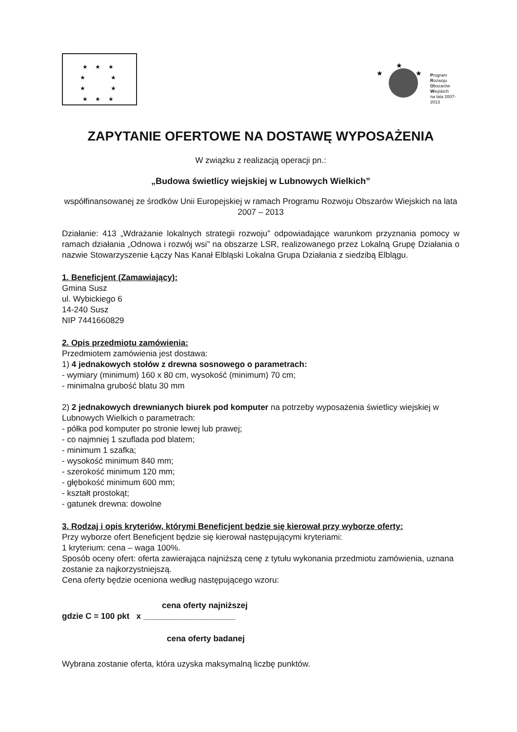★ ★ ★
★ ★
★ ★
★ ★ ★
★
★
★
Program
Rozwoju
Obszarów
Wiejskich
na lata 2007-2013
ZAPYTANIE OFERTOWE NA DOSTAWĘ WYPOSAŻENIA
W związku z realizacją operacji pn.:
„Budowa świetlicy wiejskiej w Lubnowych Wielkich”
współfinansowanej ze środków Unii Europejskiej w ramach Programu Rozwoju Obszarów Wiejskich na lata 2007 – 2013
Działanie: 413 „Wdrażanie lokalnych strategii rozwoju” odpowiadające warunkom przyznania pomocy w ramach działania „Odnowa i rozwój wsi” na obszarze LSR, realizowanego przez Lokalną Grupę Działania o nazwie Stowarzyszenie Łączy Nas Kanał Elbląski Lokalna Grupa Działania z siedzibą Elblągu.
1. Beneficjent (Zamawiający):
Gmina Susz
ul. Wybickiego 6
14-240 Susz
NIP 7441660829
2. Opis przedmiotu zamówienia:
Przedmiotem zamówienia jest dostawa:
1) 4 jednakowych stołów z drewna sosnowego o parametrach:
- wymiary (minimum) 160 x 80 cm, wysokość (minimum) 70 cm;
- minimalna grubość blatu 30 mm
2) 2 jednakowych drewnianych biurek pod komputer na potrzeby wyposażenia świetlicy wiejskiej w Lubnowych Wielkich o parametrach:
- półka pod komputer po stronie lewej lub prawej;
- co najmniej 1 szuflada pod blatem;
- minimum 1 szafka;
- wysokość minimum 840 mm;
- szerokość minimum 120 mm;
- głębokość minimum 600 mm;
- kształt prostokąt;
- gatunek drewna: dowolne
3. Rodzaj i opis kryteriów, którymi Beneficjent będzie się kierował przy wyborze oferty:
Przy wyborze ofert Beneficjent będzie się kierował następującymi kryteriami:
1 kryterium: cena – waga 100%.
Sposób oceny ofert: oferta zawierająca najniższą cenę z tytułu wykonania przedmiotu zamówienia, uznana zostanie za najkorzystniejszą.
Cena oferty będzie oceniona według następującego wzoru:
cena oferty najniższej
gdzie C = 100 pkt x ____________________
cena oferty badanej
Wybrana zostanie oferta, która uzyska maksymalną liczbę punktów.